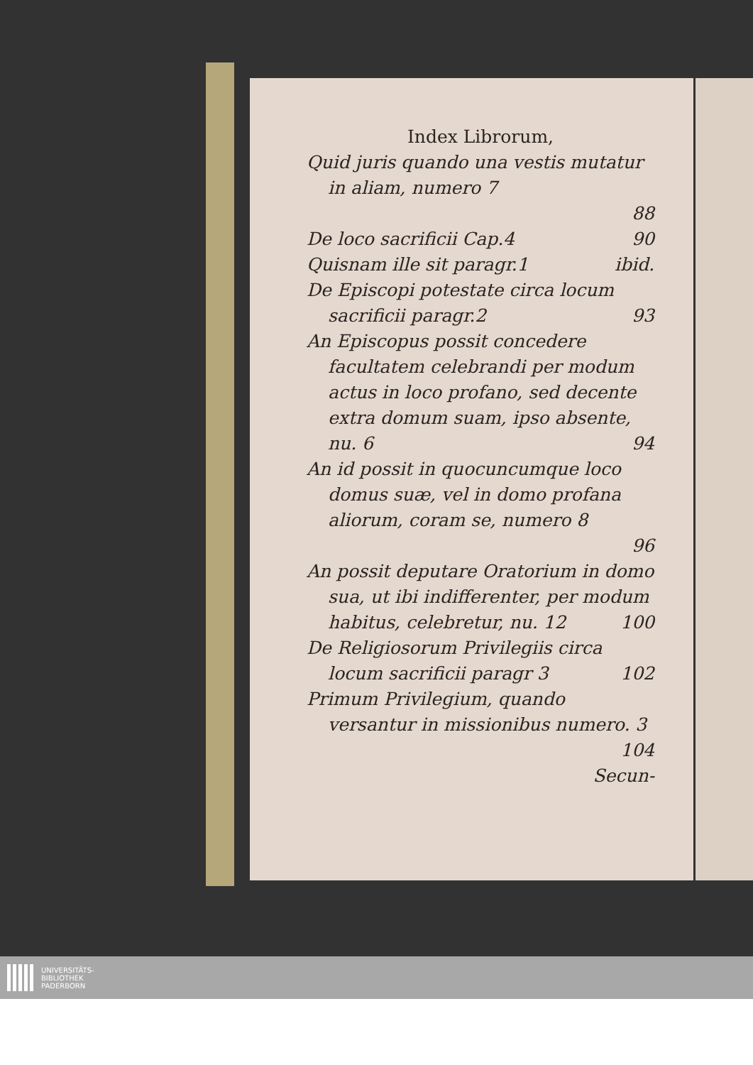Index Librorum,
Quid juris quando una vestis mutatur in aliam, numero 7
88
De loco sacrificii Cap.4 90
Quisnam ille sit paragr.1 ibid.
De Episcopi potestate circa locum sacrificii paragr.2 93
An Episcopus possit concedere facultatem celebrandi per modum actus in loco profano, sed decente extra domum suam, ipso absente, nu. 6 94
An id possit in quocuncumque loco domus suæ, vel in domo profana aliorum, coram se, numero 8
96
An possit deputare Oratorium in domo sua, ut ibi indifferenter, per modum habitus, celebretur, nu. 12 100
De Religiosorum Privilegiis circa locum sacrificii paragr 3 102
Primum Privilegium, quando versantur in missionibus numero. 3
104
Secun-
UNIVERSITÄTS-
BIBLIOTHEK
PADERBORN